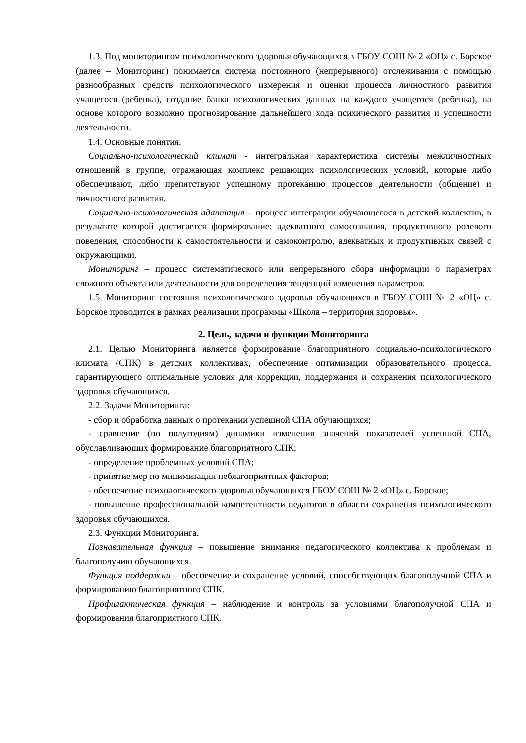1.3. Под мониторингом психологического здоровья обучающихся в ГБОУ СОШ № 2 «ОЦ» с. Борское (далее – Мониторинг) понимается система постоянного (непрерывного) отслеживания с помощью разнообразных средств психологического измерения и оценки процесса личностного развития учащегося (ребенка), создание банка психологических данных на каждого учащегося (ребенка), на основе которого возможно прогнозирование дальнейшего хода психического развития и успешности деятельности.
1.4. Основные понятия.
Социально-психологический климат - интегральная характеристика системы межличностных отношений в группе, отражающая комплекс решающих психологических условий, которые либо обеспечивают, либо препятствуют успешному протеканию процессов деятельности (общение) и личностного развития.
Социально-психологическая адаптация – процесс интеграции обучающегося в детский коллектив, в результате которой достигается формирование: адекватного самосознания, продуктивного ролевого поведения, способности к самостоятельности и самоконтролю, адекватных и продуктивных связей с окружающими.
Мониторинг – процесс систематического или непрерывного сбора информации о параметрах сложного объекта или деятельности для определения тенденций изменения параметров.
1.5. Мониторинг состояния психологического здоровья обучающихся в ГБОУ СОШ № 2 «ОЦ» с. Борское проводится в рамках реализации программы «Школа – территория здоровья».
2. Цель, задачи и функции Мониторинга
2.1. Целью Мониторинга является формирование благоприятного социально-психологического климата (СПК) в детских коллективах, обеспечение оптимизации образовательного процесса, гарантирующего оптимальные условия для коррекции, поддержания и сохранения психологического здоровья обучающихся.
2.2. Задачи Мониторинга:
- сбор и обработка данных о протекании успешной СПА обучающихся;
- сравнение (по полугодиям) динамики изменения значений показателей успешной СПА, обуславливающих формирование благоприятного СПК;
- определение проблемных условий СПА;
- принятие мер по минимизации неблагоприятных факторов;
- обеспечение психологического здоровья обучающихся ГБОУ СОШ № 2 «ОЦ» с. Борское;
- повышение профессиональной компетентности педагогов в области сохранения психологического здоровья обучающихся.
2.3. Функции Мониторинга.
Познавательная функция – повышение внимания педагогического коллектива к проблемам и благополучию обучающихся.
Функция поддержки – обеспечение и сохранение условий, способствующих благополучной СПА и формированию благоприятного СПК.
Профилактическая функция – наблюдение и контроль за условиями благополучной СПА и формирования благоприятного СПК.